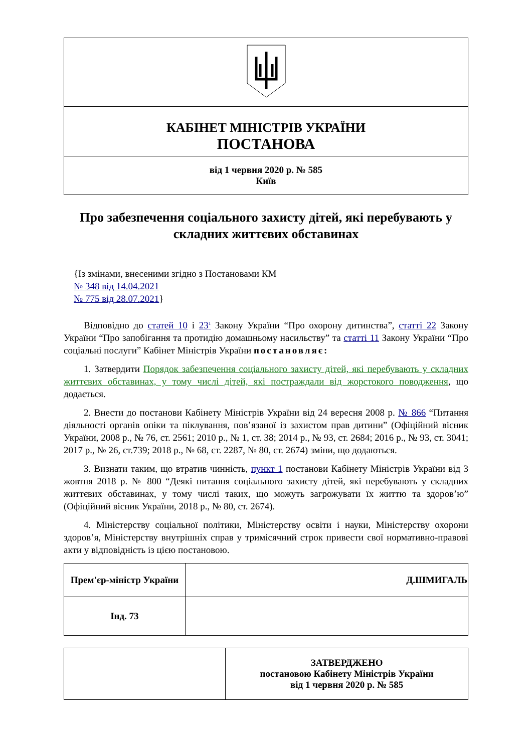| КАБІНЕТ МІНІСТРІВ УКРАЇНИ ПОСТАНОВА |
| від 1 червня 2020 р. № 585 Київ |
Про забезпечення соціального захисту дітей, які перебувають у складних життєвих обставинах
{Із змінами, внесеними згідно з Постановами КМ
№ 348 від 14.04.2021
№ 775 від 28.07.2021}
Відповідно до статей 10 і 23<sup>1</sup> Закону України “Про охорону дитинства”, статті 22 Закону України “Про запобігання та протидію домашньому насильству” та статті 11 Закону України “Про соціальні послуги” Кабінет Міністрів України постановляє:
1. Затвердити Порядок забезпечення соціального захисту дітей, які перебувають у складних життєвих обставинах, у тому числі дітей, які постраждали від жорстокого поводження, що додається.
2. Внести до постанови Кабінету Міністрів України від 24 вересня 2008 р. № 866 “Питання діяльності органів опіки та піклування, пов’язаної із захистом прав дитини” (Офіційний вісник України, 2008 р., № 76, ст. 2561; 2010 р., № 1, ст. 38; 2014 р., № 93, ст. 2684; 2016 р., № 93, ст. 3041; 2017 р., № 26, ст.739; 2018 р., № 68, ст. 2287, № 80, ст. 2674) зміни, що додаються.
3. Визнати таким, що втратив чинність, пункт 1 постанови Кабінету Міністрів України від 3 жовтня 2018 р. № 800 “Деякі питання соціального захисту дітей, які перебувають у складних життєвих обставинах, у тому числі таких, що можуть загрожувати їх життю та здоров’ю” (Офіційний вісник України, 2018 р., № 80, ст. 2674).
4. Міністерству соціальної політики, Міністерству освіти і науки, Міністерству охорони здоров’я, Міністерству внутрішніх справ у тримісячний строк привести свої нормативно-правові акти у відповідність із цією постановою.
| Прем'єр-міністр України | Д.ШМИГАЛЬ |
| Інд. 73 | |
| | ЗАТВЕРДЖЕНО постановою Кабінету Міністрів України від 1 червня 2020 р. № 585 |